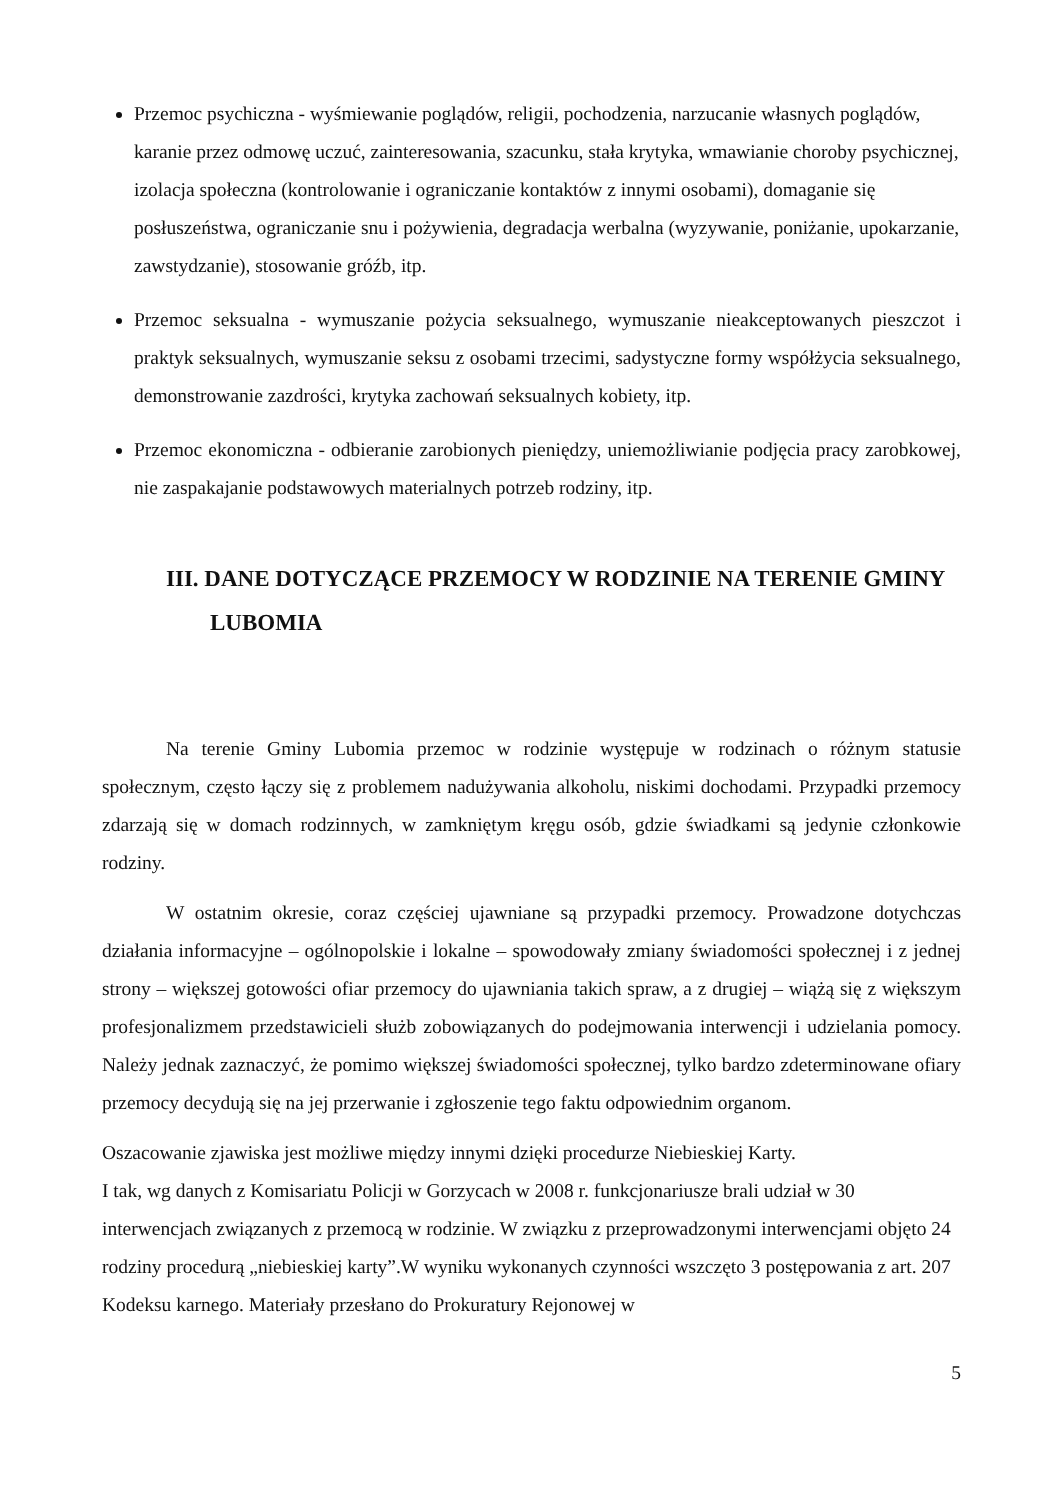Przemoc psychiczna - wyśmiewanie poglądów, religii, pochodzenia, narzucanie własnych poglądów, karanie przez odmowę uczuć, zainteresowania, szacunku, stała krytyka, wmawianie choroby psychicznej, izolacja społeczna (kontrolowanie i ograniczanie kontaktów z innymi osobami), domaganie się posłuszeństwa, ograniczanie snu i pożywienia, degradacja werbalna (wyzywanie, poniżanie, upokarzanie, zawstydzanie), stosowanie gróźb, itp.
Przemoc seksualna - wymuszanie pożycia seksualnego, wymuszanie nieakceptowanych pieszczot i praktyk seksualnych, wymuszanie seksu z osobami trzecimi, sadystyczne formy współżycia seksualnego, demonstrowanie zazdrości, krytyka zachowań seksualnych kobiety, itp.
Przemoc ekonomiczna - odbieranie zarobionych pieniędzy, uniemożliwianie podjęcia pracy zarobkowej, nie zaspakajanie podstawowych materialnych potrzeb rodziny, itp.
III. DANE DOTYCZĄCE PRZEMOCY W RODZINIE NA TERENIE GMINY LUBOMIA
Na terenie Gminy Lubomia przemoc w rodzinie występuje w rodzinach o różnym statusie społecznym, często łączy się z problemem nadużywania alkoholu, niskimi dochodami. Przypadki przemocy zdarzają się w domach rodzinnych, w zamkniętym kręgu osób, gdzie świadkami są jedynie członkowie rodziny.
W ostatnim okresie, coraz częściej ujawniane są przypadki przemocy. Prowadzone dotychczas działania informacyjne – ogólnopolskie i lokalne – spowodowały zmiany świadomości społecznej i z jednej strony – większej gotowości ofiar przemocy do ujawniania takich spraw, a z drugiej – wiążą się z większym profesjonalizmem przedstawicieli służb zobowiązanych do podejmowania interwencji i udzielania pomocy. Należy jednak zaznaczyć, że pomimo większej świadomości społecznej, tylko bardzo zdeterminowane ofiary przemocy decydują się na jej przerwanie i zgłoszenie tego faktu odpowiednim organom.
Oszacowanie zjawiska jest możliwe między innymi dzięki procedurze Niebieskiej Karty.
I tak, wg danych z Komisariatu Policji w Gorzycach w 2008 r. funkcjonariusze brali udział w 30 interwencjach związanych z przemocą w rodzinie. W związku z przeprowadzonymi interwencjami objęto 24 rodziny procedurą „niebieskiej karty”.W wyniku wykonanych czynności wszczęto 3 postępowania z art. 207 Kodeksu karnego. Materiały przesłano do Prokuratury Rejonowej w
5